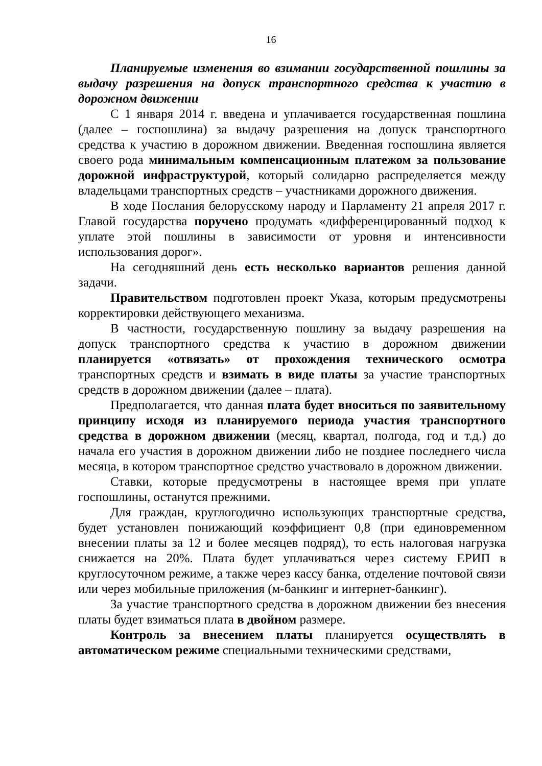16
Планируемые изменения во взимании государственной пошлины за выдачу разрешения на допуск транспортного средства к участию в дорожном движении
С 1 января 2014 г. введена и уплачивается государственная пошлина (далее – госпошлина) за выдачу разрешения на допуск транспортного средства к участию в дорожном движении. Введенная госпошлина является своего рода минимальным компенсационным платежом за пользование дорожной инфраструктурой, который солидарно распределяется между владельцами транспортных средств – участниками дорожного движения.
В ходе Послания белорусскому народу и Парламенту 21 апреля 2017 г. Главой государства поручено продумать «дифференцированный подход к уплате этой пошлины в зависимости от уровня и интенсивности использования дорог».
На сегодняшний день есть несколько вариантов решения данной задачи.
Правительством подготовлен проект Указа, которым предусмотрены корректировки действующего механизма.
В частности, государственную пошлину за выдачу разрешения на допуск транспортного средства к участию в дорожном движении планируется «отвязать» от прохождения технического осмотра транспортных средств и взимать в виде платы за участие транспортных средств в дорожном движении (далее – плата).
Предполагается, что данная плата будет вноситься по заявительному принципу исходя из планируемого периода участия транспортного средства в дорожном движении (месяц, квартал, полгода, год и т.д.) до начала его участия в дорожном движении либо не позднее последнего числа месяца, в котором транспортное средство участвовало в дорожном движении.
Ставки, которые предусмотрены в настоящее время при уплате госпошлины, останутся прежними.
Для граждан, круглогодично использующих транспортные средства, будет установлен понижающий коэффициент 0,8 (при единовременном внесении платы за 12 и более месяцев подряд), то есть налоговая нагрузка снижается на 20%. Плата будет уплачиваться через систему ЕРИП в круглосуточном режиме, а также через кассу банка, отделение почтовой связи или через мобильные приложения (м-банкинг и интернет-банкинг).
За участие транспортного средства в дорожном движении без внесения платы будет взиматься плата в двойном размере.
Контроль за внесением платы планируется осуществлять в автоматическом режиме специальными техническими средствами,